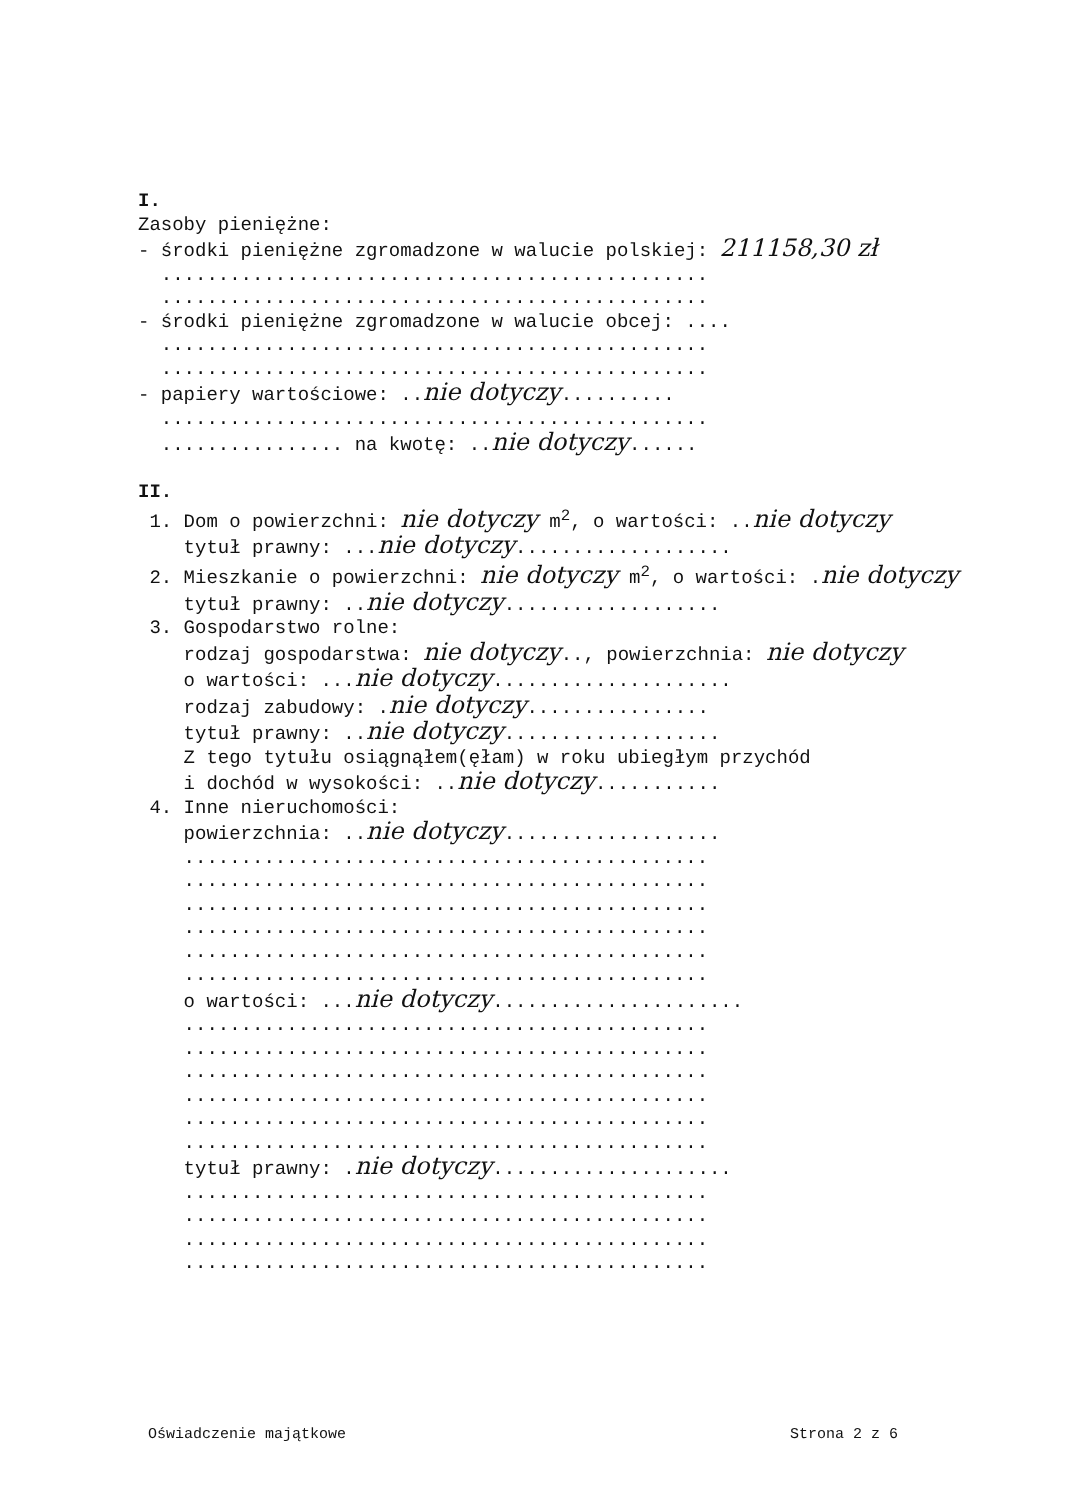I.
Zasoby pieniężne:
- środki pieniężne zgromadzone w walucie polskiej: 211158,30 zł
................................................
................................................
- środki pieniężne zgromadzone w walucie obcej: ....
................................................
................................................
- papiery wartościowe: ..nie dotyczy..........
................................................
................ na kwotę: ..nie dotyczy......
II.
1. Dom o powierzchni: nie dotyczy m<sup>2</sup>, o wartości: ..nie dotyczy
tytuł prawny: ...nie dotyczy...................
2. Mieszkanie o powierzchni: nie dotyczy m<sup>2</sup>, o wartości: .nie dotyczy
tytuł prawny: ..nie dotyczy...................
3. Gospodarstwo rolne:
rodzaj gospodarstwa: nie dotyczy.., powierzchnia: nie dotyczy
o wartości: ...nie dotyczy.....................
rodzaj zabudowy: .nie dotyczy................
tytuł prawny: ..nie dotyczy...................
Z tego tytułu osiągnąłem(ęłam) w roku ubiegłym przychód
i dochód w wysokości: ..nie dotyczy...........
4. Inne nieruchomości:
powierzchnia: ..nie dotyczy...................
..............................................
..............................................
..............................................
..............................................
..............................................
..............................................
o wartości: ...nie dotyczy......................
..............................................
..............................................
..............................................
..............................................
..............................................
..............................................
tytuł prawny: .nie dotyczy.....................
..............................................
..............................................
..............................................
..............................................
Oświadczenie majątkowe Strona 2 z 6